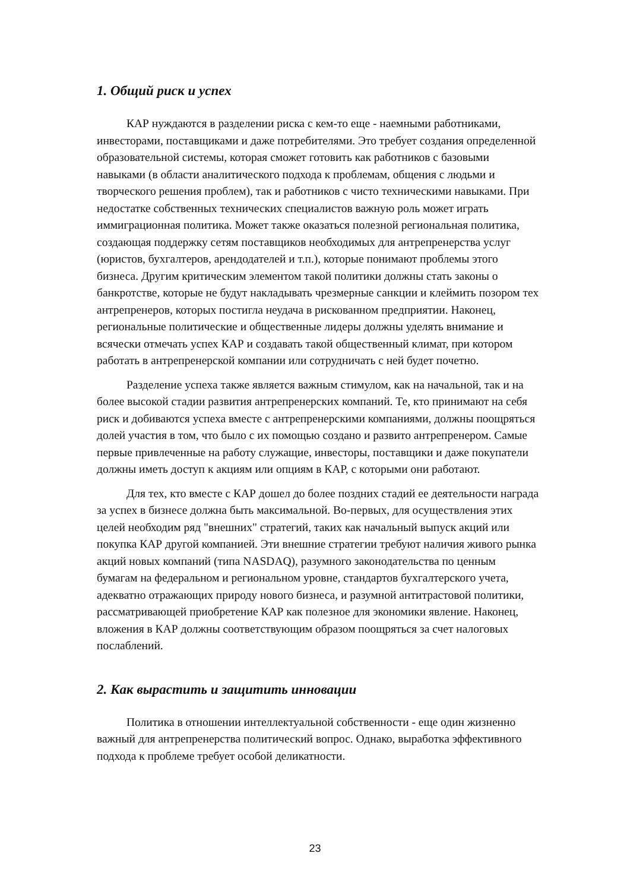1. Общий риск и успех
КАР нуждаются в разделении риска с кем-то еще - наемными работниками, инвесторами, поставщиками и даже потребителями. Это требует создания определенной образовательной системы, которая сможет готовить как работников с базовыми навыками (в области аналитического подхода к проблемам, общения с людьми и творческого решения проблем), так и работников с чисто техническими навыками. При недостатке собственных технических специалистов важную роль может играть иммиграционная политика. Может также оказаться полезной региональная политика, создающая поддержку сетям поставщиков необходимых для антрепренерства услуг (юристов, бухгалтеров, арендодателей и т.п.), которые понимают проблемы этого бизнеса. Другим критическим элементом такой политики должны стать законы о банкротстве, которые не будут накладывать чрезмерные санкции и клеймить позором тех антрепренеров, которых постигла неудача в рискованном предприятии. Наконец, региональные политические и общественные лидеры должны уделять внимание и всячески отмечать успех КАР и создавать такой общественный климат, при котором работать в антрепренерской компании или сотрудничать с ней будет почетно.
Разделение успеха также является важным стимулом, как на начальной, так и на более высокой стадии развития антрепренерских компаний. Те, кто принимают на себя риск и добиваются успеха вместе с антрепренерскими компаниями, должны поощряться долей участия в том, что было с их помощью создано и развито антрепренером. Самые первые привлеченные на работу служащие, инвесторы, поставщики и даже покупатели должны иметь доступ к акциям или опциям в КАР, с которыми они работают.
Для тех, кто вместе с КАР дошел до более поздних стадий ее деятельности награда за успех в бизнесе должна быть максимальной. Во-первых, для осуществления этих целей необходим ряд "внешних" стратегий, таких как начальный выпуск акций или покупка КАР другой компанией. Эти внешние стратегии требуют наличия живого рынка акций новых компаний (типа NASDAQ), разумного законодательства по ценным бумагам на федеральном и региональном уровне, стандартов бухгалтерского учета, адекватно отражающих природу нового бизнеса, и разумной антитрастовой политики, рассматривающей приобретение КАР как полезное для экономики явление. Наконец, вложения в КАР должны соответствующим образом поощряться за счет налоговых послаблений.
2. Как вырастить и защитить инновации
Политика в отношении интеллектуальной собственности - еще один жизненно важный для антрепренерства политический вопрос. Однако, выработка эффективного подхода к проблеме требует особой деликатности.
23